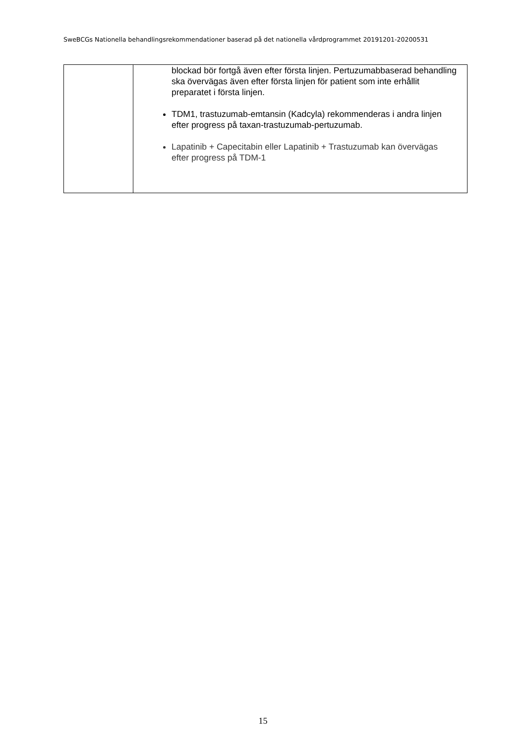SweBCGs Nationella behandlingsrekommendationer baserad på det nationella vårdprogrammet 20191201-20200531
| | blockad bör fortgå även efter första linjen. Pertuzumabbaserad behandling ska övervägas även efter första linjen för patient som inte erhållit preparatet i första linjen. TDM1, trastuzumab-emtansin (Kadcyla) rekommenderas i andra linjen efter progress på taxan-trastuzumab-pertuzumab. Lapatinib + Capecitabin eller Lapatinib + Trastuzumab kan övervägas efter progress på TDM-1 |
15